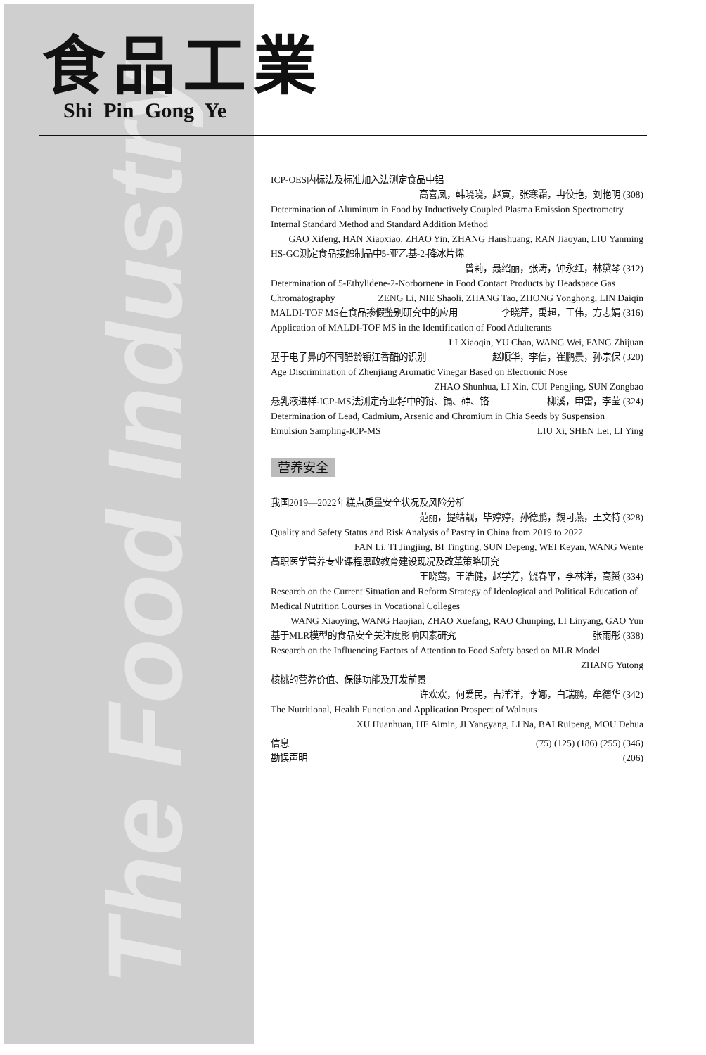The Food Industry
食品工業
Shi Pin Gong Ye
ICP-OES内标法及标准加入法测定食品中铝
高喜凤，韩晓晓，赵寅，张寒霜，冉佼艳，刘艳明 (308)
Determination of Aluminum in Food by Inductively Coupled Plasma Emission Spectrometry Internal Standard Method and Standard Addition Method
GAO Xifeng, HAN Xiaoxiao, ZHAO Yin, ZHANG Hanshuang, RAN Jiaoyan, LIU Yanming
HS-GC测定食品接触制品中5-亚乙基-2-降冰片烯
曾莉，聂绍丽，张涛，钟永红，林黛琴 (312)
Determination of 5-Ethylidene-2-Norbornene in Food Contact Products by Headspace Gas
Chromatography ZENG Li, NIE Shaoli, ZHANG Tao, ZHONG Yonghong, LIN Daiqin
MALDI-TOF MS在食品掺假鉴别研究中的应用 李晓芹，禹超，王伟，方志娟 (316)
Application of MALDI-TOF MS in the Identification of Food Adulterants
LI Xiaoqin, YU Chao, WANG Wei, FANG Zhijuan
基于电子鼻的不同醋龄镇江香醋的识别 赵顺华，李信，崔鹏景，孙宗保 (320)
Age Discrimination of Zhenjiang Aromatic Vinegar Based on Electronic Nose
ZHAO Shunhua, LI Xin, CUI Pengjing, SUN Zongbao
悬乳液进样-ICP-MS法测定奇亚籽中的铅、镉、砷、铬 柳溪，申雷，李莹 (324)
Determination of Lead, Cadmium, Arsenic and Chromium in Chia Seeds by Suspension
Emulsion Sampling-ICP-MS LIU Xi, SHEN Lei, LI Ying
营养安全
我国2019—2022年糕点质量安全状况及风险分析
范丽，提靖靓，毕婷婷，孙德鹏，魏可燕，王文特 (328)
Quality and Safety Status and Risk Analysis of Pastry in China from 2019 to 2022
FAN Li, TI Jingjing, BI Tingting, SUN Depeng, WEI Keyan, WANG Wente
高职医学营养专业课程思政教育建设现况及改革策略研究
王晓莺，王浩健，赵学芳，饶春平，李林洋，高赟 (334)
Research on the Current Situation and Reform Strategy of Ideological and Political Education of Medical Nutrition Courses in Vocational Colleges
WANG Xiaoying, WANG Haojian, ZHAO Xuefang, RAO Chunping, LI Linyang, GAO Yun
基于MLR模型的食品安全关注度影响因素研究 张雨彤 (338)
Research on the Influencing Factors of Attention to Food Safety based on MLR Model
ZHANG Yutong
核桃的营养价值、保健功能及开发前景
许欢欢，何爱民，吉洋洋，李娜，白瑞鹏，牟德华 (342)
The Nutritional, Health Function and Application Prospect of Walnuts
XU Huanhuan, HE Aimin, JI Yangyang, LI Na, BAI Ruipeng, MOU Dehua
信息 (75) (125) (186) (255) (346)
勘误声明 (206)